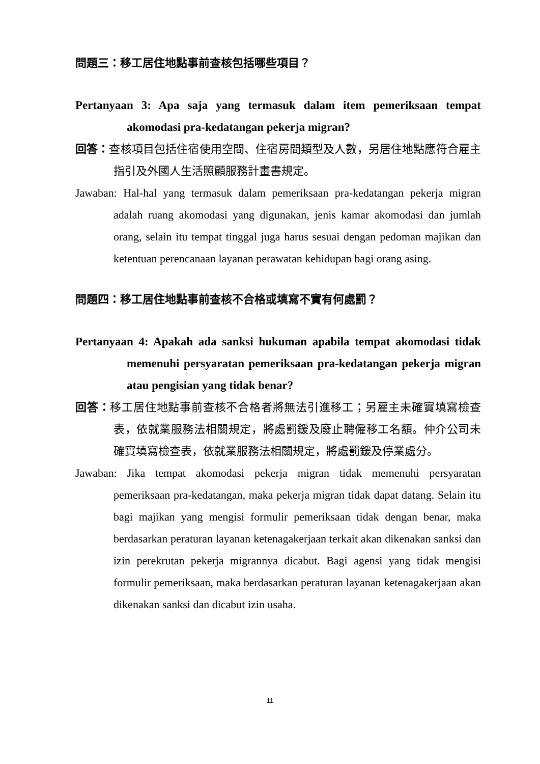問題三：移工居住地點事前查核包括哪些項目？
Pertanyaan 3: Apa saja yang termasuk dalam item pemeriksaan tempat akomodasi pra-kedatangan pekerja migran?
回答：查核項目包括住宿使用空間、住宿房間類型及人數，另居住地點應符合雇主指引及外國人生活照顧服務計畫書規定。
Jawaban: Hal-hal yang termasuk dalam pemeriksaan pra-kedatangan pekerja migran adalah ruang akomodasi yang digunakan, jenis kamar akomodasi dan jumlah orang, selain itu tempat tinggal juga harus sesuai dengan pedoman majikan dan ketentuan perencanaan layanan perawatan kehidupan bagi orang asing.
問題四：移工居住地點事前查核不合格或填寫不實有何處罰？
Pertanyaan 4: Apakah ada sanksi hukuman apabila tempat akomodasi tidak memenuhi persyaratan pemeriksaan pra-kedatangan pekerja migran atau pengisian yang tidak benar?
回答：移工居住地點事前查核不合格者將無法引進移工；另雇主未確實填寫檢查表，依就業服務法相關規定，將處罰鍰及廢止聘僱移工名額。仲介公司未確實填寫檢查表，依就業服務法相關規定，將處罰鍰及停業處分。
Jawaban: Jika tempat akomodasi pekerja migran tidak memenuhi persyaratan pemeriksaan pra-kedatangan, maka pekerja migran tidak dapat datang. Selain itu bagi majikan yang mengisi formulir pemeriksaan tidak dengan benar, maka berdasarkan peraturan layanan ketenagakerjaan terkait akan dikenakan sanksi dan izin perekrutan pekerja migrannya dicabut. Bagi agensi yang tidak mengisi formulir pemeriksaan, maka berdasarkan peraturan layanan ketenagakerjaan akan dikenakan sanksi dan dicabut izin usaha.
11